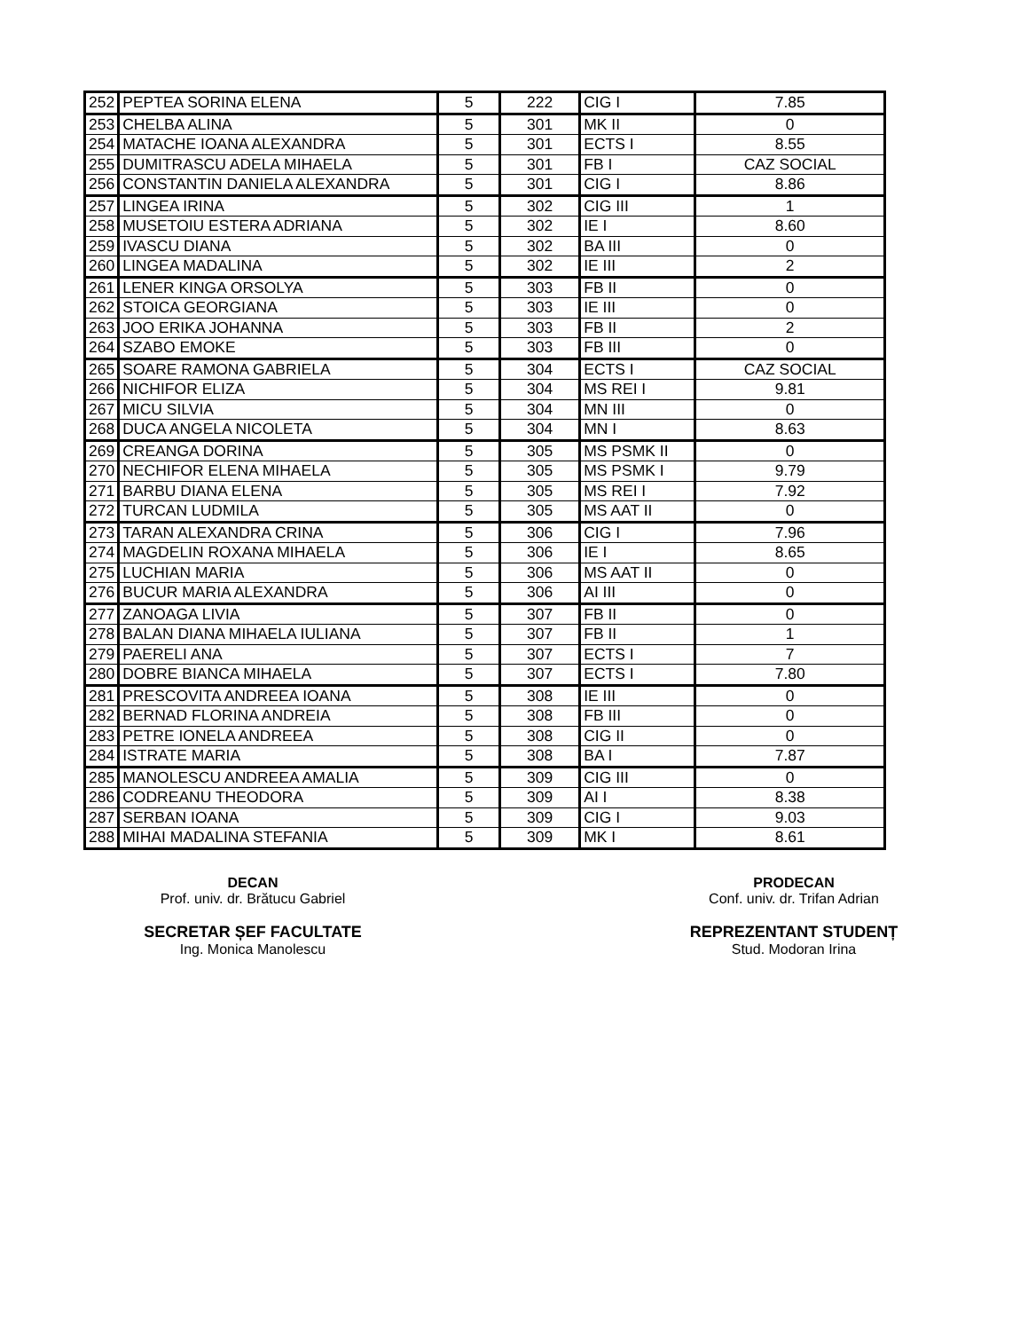| 252 | PEPTEA SORINA ELENA | 5 | 222 | CIG I | 7.85 |
| 253 | CHELBA ALINA | 5 | 301 | MK II | 0 |
| 254 | MATACHE IOANA ALEXANDRA | 5 | 301 | ECTS I | 8.55 |
| 255 | DUMITRASCU ADELA MIHAELA | 5 | 301 | FB I | CAZ SOCIAL |
| 256 | CONSTANTIN DANIELA ALEXANDRA | 5 | 301 | CIG I | 8.86 |
| 257 | LINGEA IRINA | 5 | 302 | CIG III | 1 |
| 258 | MUSETOIU ESTERA ADRIANA | 5 | 302 | IE I | 8.60 |
| 259 | IVASCU DIANA | 5 | 302 | BA III | 0 |
| 260 | LINGEA MADALINA | 5 | 302 | IE III | 2 |
| 261 | LENER KINGA ORSOLYA | 5 | 303 | FB II | 0 |
| 262 | STOICA GEORGIANA | 5 | 303 | IE III | 0 |
| 263 | JOO ERIKA JOHANNA | 5 | 303 | FB II | 2 |
| 264 | SZABO EMOKE | 5 | 303 | FB III | 0 |
| 265 | SOARE RAMONA GABRIELA | 5 | 304 | ECTS I | CAZ SOCIAL |
| 266 | NICHIFOR ELIZA | 5 | 304 | MS REI I | 9.81 |
| 267 | MICU SILVIA | 5 | 304 | MN III | 0 |
| 268 | DUCA ANGELA NICOLETA | 5 | 304 | MN I | 8.63 |
| 269 | CREANGA DORINA | 5 | 305 | MS PSMK II | 0 |
| 270 | NECHIFOR ELENA MIHAELA | 5 | 305 | MS PSMK I | 9.79 |
| 271 | BARBU DIANA ELENA | 5 | 305 | MS REI I | 7.92 |
| 272 | TURCAN LUDMILA | 5 | 305 | MS AAT II | 0 |
| 273 | TARAN ALEXANDRA CRINA | 5 | 306 | CIG I | 7.96 |
| 274 | MAGDELIN ROXANA MIHAELA | 5 | 306 | IE I | 8.65 |
| 275 | LUCHIAN MARIA | 5 | 306 | MS AAT II | 0 |
| 276 | BUCUR MARIA ALEXANDRA | 5 | 306 | AI III | 0 |
| 277 | ZANOAGA LIVIA | 5 | 307 | FB II | 0 |
| 278 | BALAN DIANA MIHAELA IULIANA | 5 | 307 | FB II | 1 |
| 279 | PAERELI ANA | 5 | 307 | ECTS I | 7 |
| 280 | DOBRE BIANCA MIHAELA | 5 | 307 | ECTS I | 7.80 |
| 281 | PRESCOVITA ANDREEA IOANA | 5 | 308 | IE III | 0 |
| 282 | BERNAD FLORINA ANDREIA | 5 | 308 | FB III | 0 |
| 283 | PETRE IONELA ANDREEA | 5 | 308 | CIG II | 0 |
| 284 | ISTRATE MARIA | 5 | 308 | BA I | 7.87 |
| 285 | MANOLESCU ANDREEA AMALIA | 5 | 309 | CIG III | 0 |
| 286 | CODREANU THEODORA | 5 | 309 | AI I | 8.38 |
| 287 | SERBAN IOANA | 5 | 309 | CIG I | 9.03 |
| 288 | MIHAI MADALINA STEFANIA | 5 | 309 | MK I | 8.61 |
DECAN
Prof. univ. dr. Brătucu Gabriel
SECRETAR ȘEF FACULTATE
Ing. Monica Manolescu
PRODECAN
Conf. univ. dr. Trifan Adrian
REPREZENTANT STUDENȚ
Stud. Modoran Irina